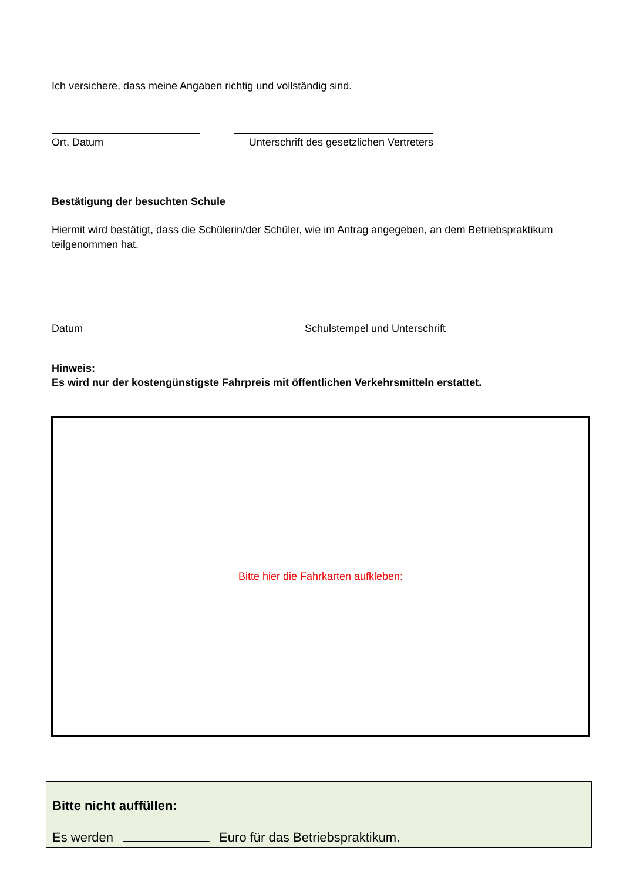Ich versichere, dass meine Angaben richtig und vollständig sind.
Ort, Datum Unterschrift des gesetzlichen Vertreters
Bestätigung der besuchten Schule
Hiermit wird bestätigt, dass die Schülerin/der Schüler, wie im Antrag angegeben, an dem Betriebspraktikum teilgenommen hat.
Datum Schulstempel und Unterschrift
Hinweis:
Es wird nur der kostengünstigste Fahrpreis mit öffentlichen Verkehrsmitteln erstattet.
Bitte hier die Fahrkarten aufkleben:
Bitte nicht auffüllen:
Es werden Euro für das Betriebspraktikum.